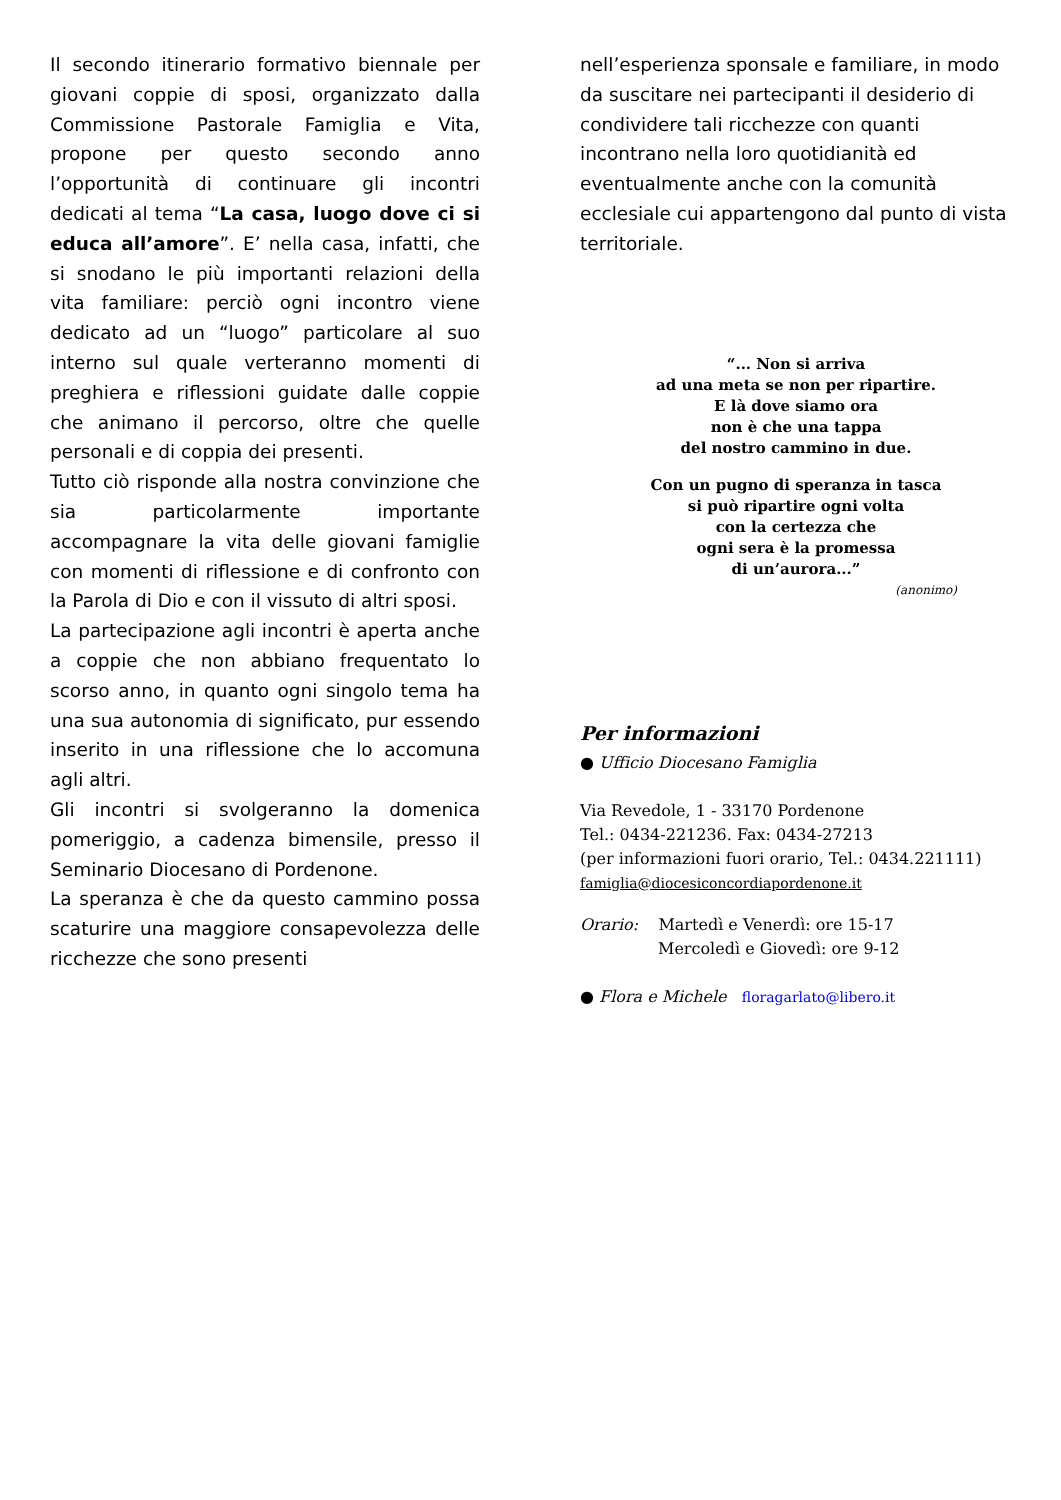Il secondo itinerario formativo biennale per giovani coppie di sposi, organizzato dalla Commissione Pastorale Famiglia e Vita, propone per questo secondo anno l’opportunità di continuare gli incontri dedicati al tema “La casa, luogo dove ci si educa all’amore”. E’ nella casa, infatti, che si snodano le più importanti relazioni della vita familiare: perciò ogni incontro viene dedicato ad un “luogo” particolare al suo interno sul quale verteranno momenti di preghiera e riflessioni guidate dalle coppie che animano il percorso, oltre che quelle personali e di coppia dei presenti.
Tutto ciò risponde alla nostra convinzione che sia particolarmente importante accompagnare la vita delle giovani famiglie con momenti di riflessione e di confronto con la Parola di Dio e con il vissuto di altri sposi.
La partecipazione agli incontri è aperta anche a coppie che non abbiano frequentato lo scorso anno, in quanto ogni singolo tema ha una sua autonomia di significato, pur essendo inserito in una riflessione che lo accomuna agli altri.
Gli incontri si svolgeranno la domenica pomeriggio, a cadenza bimensile, presso il Seminario Diocesano di Pordenone.
La speranza è che da questo cammino possa scaturire una maggiore consapevolezza delle ricchezze che sono presenti
nell’esperienza sponsale e familiare, in modo da suscitare nei partecipanti il desiderio di condividere tali ricchezze con quanti incontrano nella loro quotidianità ed eventualmente anche con la comunità ecclesiale cui appartengono dal punto di vista territoriale.
“... Non si arriva
ad una meta se non per ripartire.
E là dove siamo ora
non è che una tappa
del nostro cammino in due.
Con un pugno di speranza in tasca
si può ripartire ogni volta
con la certezza che
ogni sera è la promessa
di un’aurora...”
(anonimo)
Per informazioni
● Ufficio Diocesano Famiglia
Via Revedole, 1 - 33170 Pordenone
Tel.: 0434-221236. Fax: 0434-27213
(per informazioni fuori orario, Tel.: 0434.221111)
famiglia@diocesiconcordiapordenone.it
Orario: Martedì e Venerdì: ore 15-17
Mercoledì e Giovedì: ore 9-12
● Flora e Michele floragarlato@libero.it